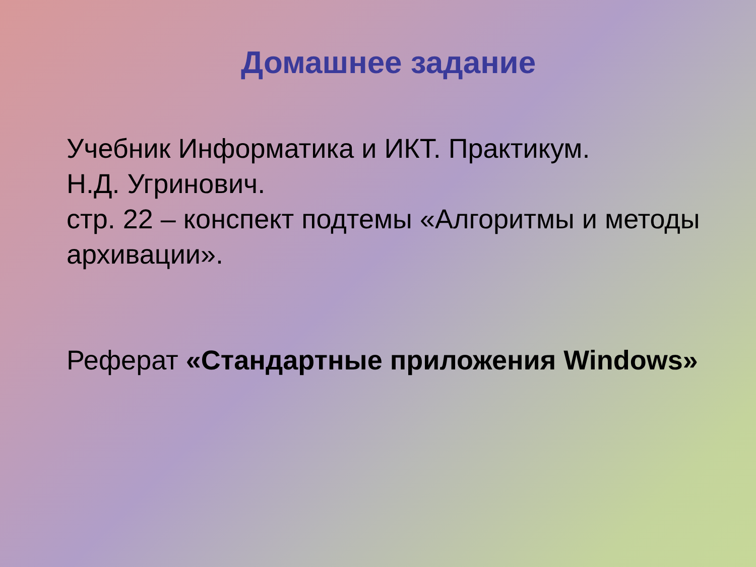Домашнее задание
Учебник Информатика и ИКТ. Практикум.
Н.Д. Угринович.
стр. 22 – конспект подтемы «Алгоритмы и методы архивации».
Реферат «Стандартные приложения Windows»